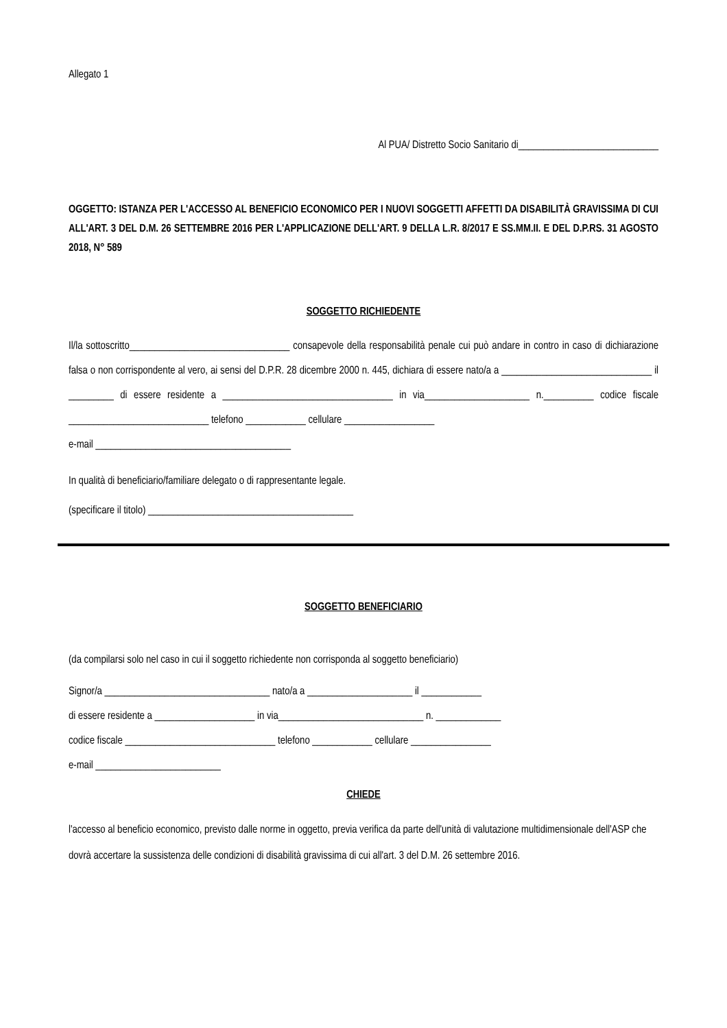Allegato 1
Al PUA/ Distretto Socio Sanitario di____________________________
OGGETTO: ISTANZA PER L'ACCESSO AL BENEFICIO ECONOMICO PER I NUOVI SOGGETTI AFFETTI DA DISABILITÀ GRAVISSIMA DI CUI ALL'ART. 3 DEL D.M. 26 SETTEMBRE 2016 PER L'APPLICAZIONE DELL'ART. 9 DELLA L.R. 8/2017 E SS.MM.II. E DEL D.P.RS. 31 AGOSTO 2018, N° 589
SOGGETTO RICHIEDENTE
Il/la sottoscritto________________________________ consapevole della responsabilità penale cui può andare in contro in caso di dichiarazione falsa o non corrispondente al vero, ai sensi del D.P.R. 28 dicembre 2000 n. 445, dichiara di essere nato/a a ______________________________ il _________ di essere residente a __________________________________ in via_____________________ n.__________ codice fiscale ____________________________ telefono ____________ cellulare __________________
e-mail _______________________________________
In qualità di beneficiario/familiare delegato o di rappresentante legale.
(specificare il titolo) _________________________________________
SOGGETTO BENEFICIARIO
(da compilarsi solo nel caso in cui il soggetto richiedente non corrisponda al soggetto beneficiario)
Signor/a _________________________________ nato/a a _____________________ il ____________
di essere residente a ____________________ in via_____________________________ n. _____________
codice fiscale ______________________________ telefono ____________ cellulare ________________
e-mail _________________________
CHIEDE
l'accesso al beneficio economico, previsto dalle norme in oggetto, previa verifica da parte dell'unità di valutazione multidimensionale dell'ASP che dovrà accertare la sussistenza delle condizioni di disabilità gravissima di cui all'art. 3 del D.M. 26 settembre 2016.